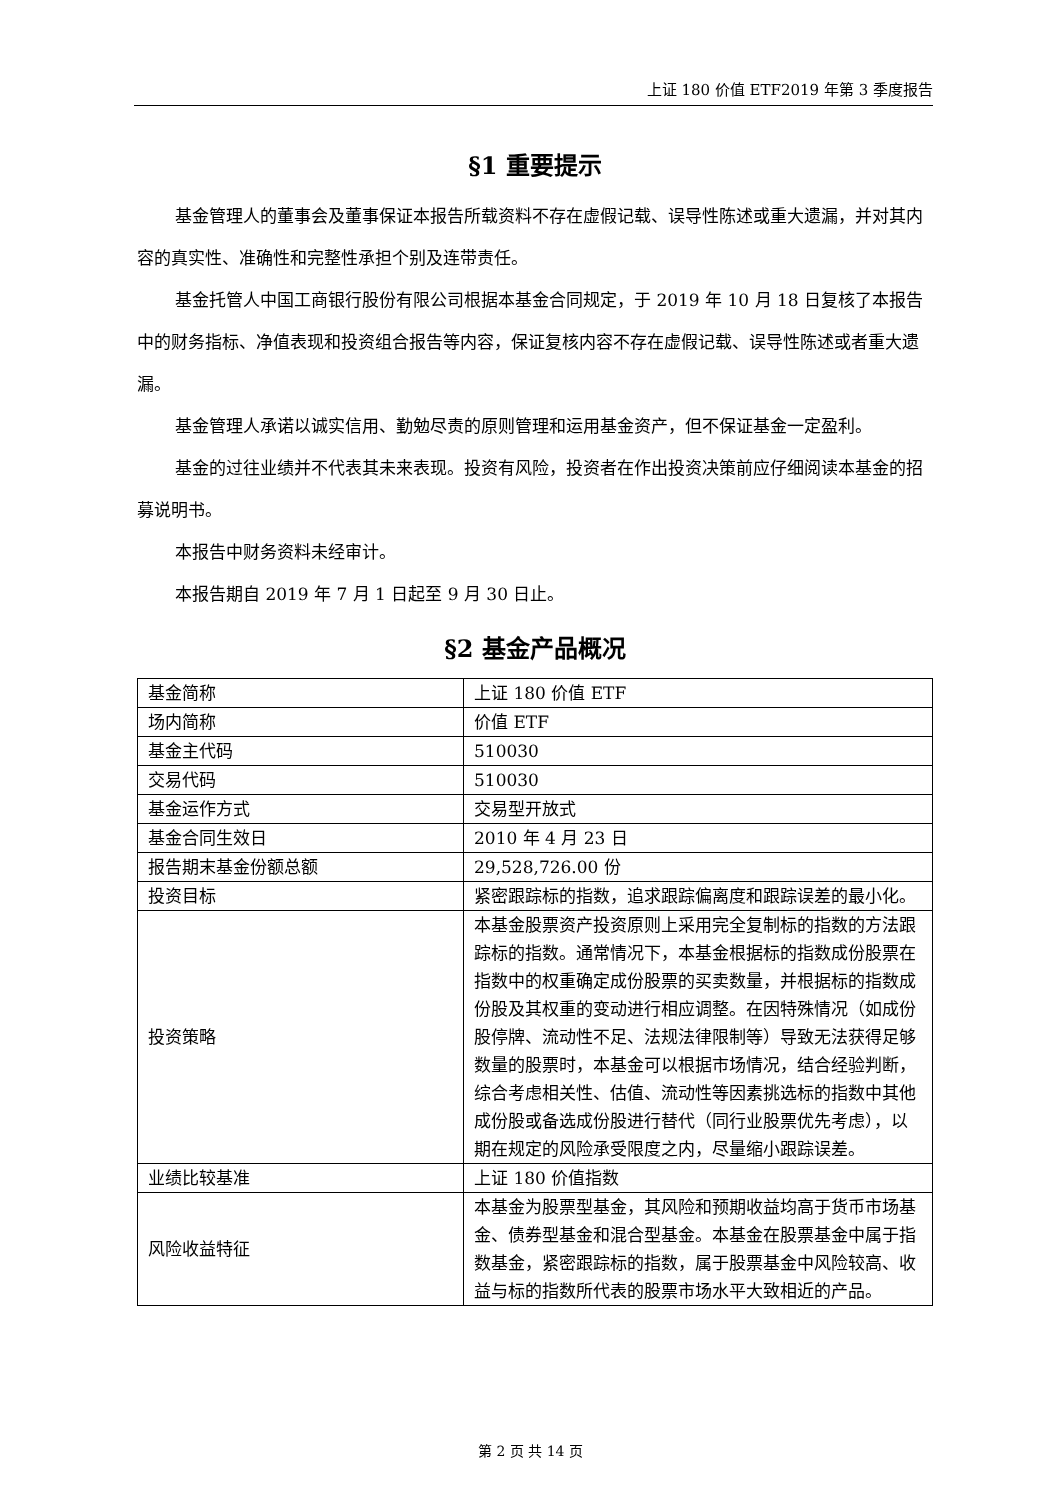上证 180 价值 ETF2019 年第 3 季度报告
§1 重要提示
基金管理人的董事会及董事保证本报告所载资料不存在虚假记载、误导性陈述或重大遗漏，并对其内容的真实性、准确性和完整性承担个别及连带责任。
基金托管人中国工商银行股份有限公司根据本基金合同规定，于 2019 年 10 月 18 日复核了本报告中的财务指标、净值表现和投资组合报告等内容，保证复核内容不存在虚假记载、误导性陈述或者重大遗漏。
基金管理人承诺以诚实信用、勤勉尽责的原则管理和运用基金资产，但不保证基金一定盈利。
基金的过往业绩并不代表其未来表现。投资有风险，投资者在作出投资决策前应仔细阅读本基金的招募说明书。
本报告中财务资料未经审计。
本报告期自 2019 年 7 月 1 日起至 9 月 30 日止。
§2 基金产品概况
| 基金简称 | 上证 180 价值 ETF |
| 场内简称 | 价值 ETF |
| 基金主代码 | 510030 |
| 交易代码 | 510030 |
| 基金运作方式 | 交易型开放式 |
| 基金合同生效日 | 2010 年 4 月 23 日 |
| 报告期末基金份额总额 | 29,528,726.00 份 |
| 投资目标 | 紧密跟踪标的指数，追求跟踪偏离度和跟踪误差的最小化。 |
| 投资策略 | 本基金股票资产投资原则上采用完全复制标的指数的方法跟踪标的指数。通常情况下，本基金根据标的指数成份股票在指数中的权重确定成份股票的买卖数量，并根据标的指数成份股及其权重的变动进行相应调整。在因特殊情况（如成份股停牌、流动性不足、法规法律限制等）导致无法获得足够数量的股票时，本基金可以根据市场情况，结合经验判断，综合考虑相关性、估值、流动性等因素挑选标的指数中其他成份股或备选成份股进行替代（同行业股票优先考虑），以期在规定的风险承受限度之内，尽量缩小跟踪误差。 |
| 业绩比较基准 | 上证 180 价值指数 |
| 风险收益特征 | 本基金为股票型基金，其风险和预期收益均高于货币市场基金、债券型基金和混合型基金。本基金在股票基金中属于指数基金，紧密跟踪标的指数，属于股票基金中风险较高、收益与标的指数所代表的股票市场水平大致相近的产品。 |
第 2 页 共 14 页